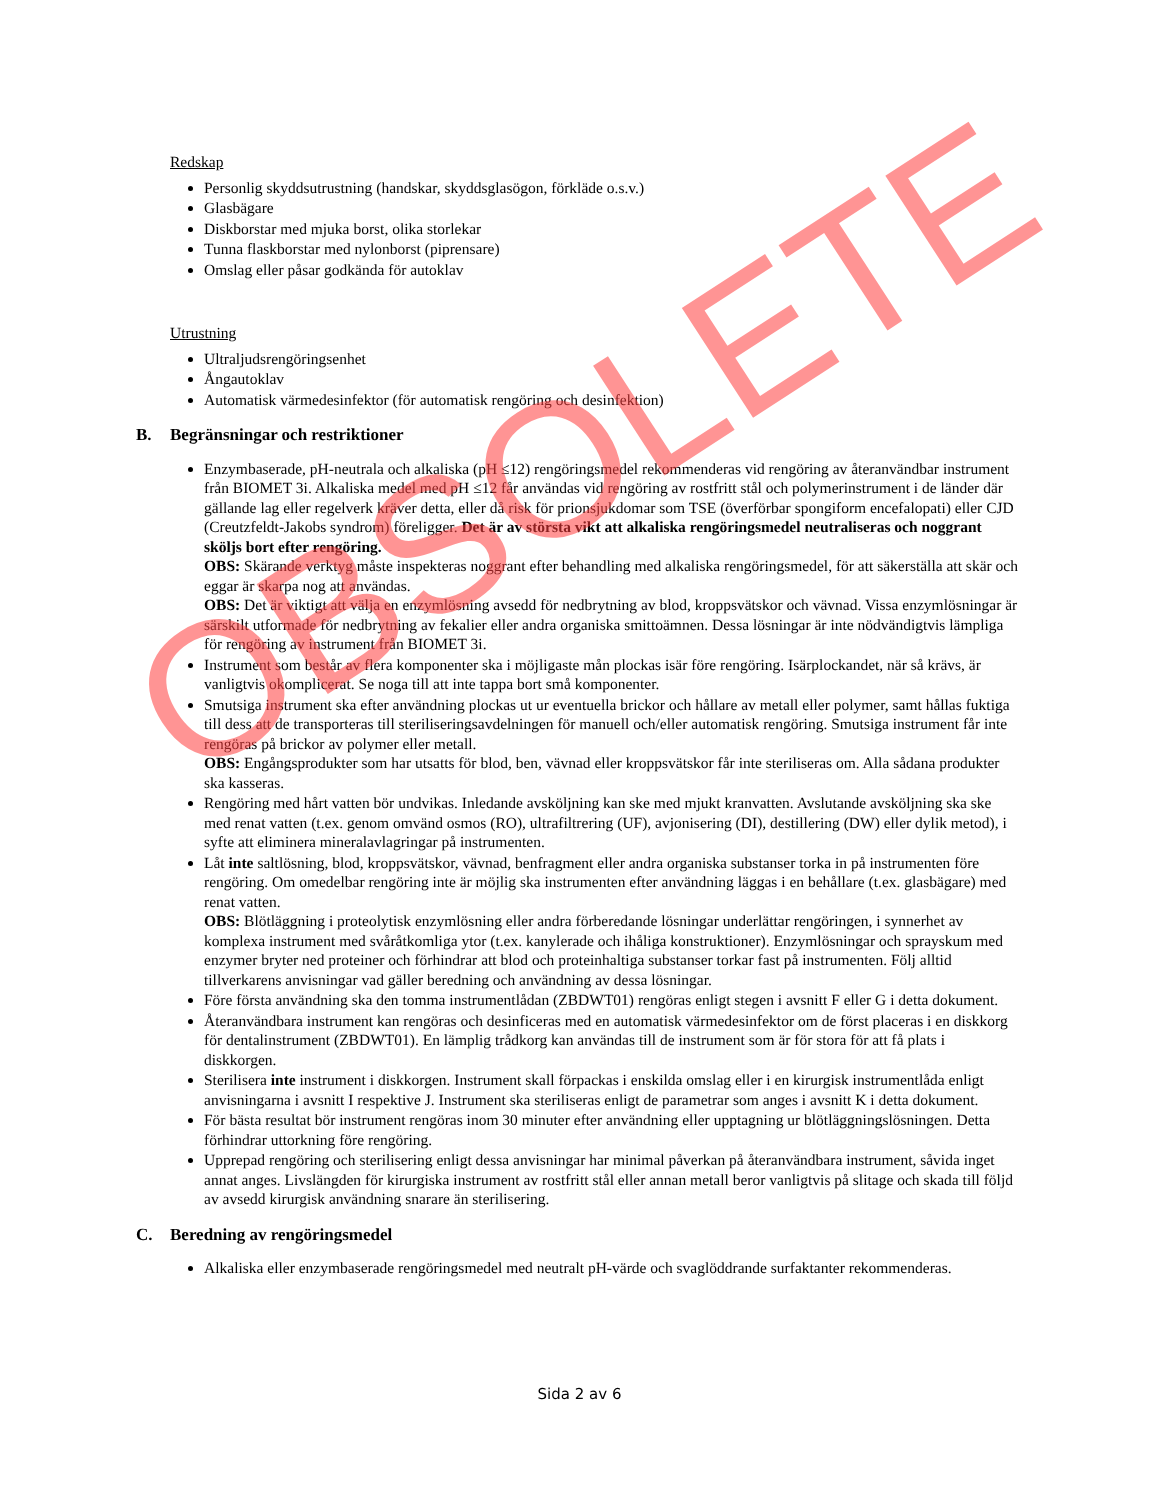Redskap
Personlig skyddsutrustning (handskar, skyddsglasögon, förkläde o.s.v.)
Glasbägare
Diskborstar med mjuka borst, olika storlekar
Tunna flaskborstar med nylonborst (piprensare)
Omslag eller påsar godkända för autoklav
Utrustning
Ultraljudsrengöringsenhet
Ångautoklav
Automatisk värmedesinfektor (för automatisk rengöring och desinfektion)
B. Begränsningar och restriktioner
Enzymbaserade, pH-neutrala och alkaliska (pH ≤12) rengöringsmedel rekommenderas vid rengöring av återanvändbar instrument från BIOMET 3i. Alkaliska medel med pH ≤12 får användas vid rengöring av rostfritt stål och polymerinstrument i de länder där gällande lag eller regelverk kräver detta, eller då risk för prionsjukdomar som TSE (överförbar spongiform encefalopati) eller CJD (Creutzfeldt-Jakobs syndrom) föreligger. Det är av största vikt att alkaliska rengöringsmedel neutraliseras och noggrant sköljs bort efter rengöring.
OBS: Skärande verktyg måste inspekteras noggrant efter behandling med alkaliska rengöringsmedel, för att säkerställa att skär och eggar är skarpa nog att användas.
OBS: Det är viktigt att välja en enzymlösning avsedd för nedbrytning av blod, kroppsvätskor och vävnad. Vissa enzymlösningar är särskilt utformade för nedbrytning av fekalier eller andra organiska smittoämnen. Dessa lösningar är inte nödvändigtvis lämpliga för rengöring av instrument från BIOMET 3i.
Instrument som består av flera komponenter ska i möjligaste mån plockas isär före rengöring. Isärplockandet, när så krävs, är vanligtvis okomplicerat. Se noga till att inte tappa bort små komponenter.
Smutsiga instrument ska efter användning plockas ut ur eventuella brickor och hållare av metall eller polymer, samt hållas fuktiga till dess att de transporteras till steriliseringsavdelningen för manuell och/eller automatisk rengöring. Smutsiga instrument får inte rengöras på brickor av polymer eller metall.
OBS: Engångsprodukter som har utsatts för blod, ben, vävnad eller kroppsvätskor får inte steriliseras om. Alla sådana produkter ska kasseras.
Rengöring med hårt vatten bör undvikas. Inledande avsköljning kan ske med mjukt kranvatten. Avslutande avsköljning ska ske med renat vatten (t.ex. genom omvänd osmos (RO), ultrafiltrering (UF), avjonisering (DI), destillering (DW) eller dylik metod), i syfte att eliminera mineralavlagringar på instrumenten.
Låt inte saltlösning, blod, kroppsvätskor, vävnad, benfragment eller andra organiska substanser torka in på instrumenten före rengöring. Om omedelbar rengöring inte är möjlig ska instrumenten efter användning läggas i en behållare (t.ex. glasbägare) med renat vatten.
OBS: Blötläggning i proteolytisk enzymlösning eller andra förberedande lösningar underlättar rengöringen, i synnerhet av komplexa instrument med svåråtkomliga ytor (t.ex. kanylerade och ihåliga konstruktioner). Enzymlösningar och sprayskum med enzymer bryter ned proteiner och förhindrar att blod och proteinhaltiga substanser torkar fast på instrumenten. Följ alltid tillverkarens anvisningar vad gäller beredning och användning av dessa lösningar.
Före första användning ska den tomma instrumentlådan (ZBDWT01) rengöras enligt stegen i avsnitt F eller G i detta dokument.
Återanvändbara instrument kan rengöras och desinficeras med en automatisk värmedesinfektor om de först placeras i en diskkorg för dentalinstrument (ZBDWT01). En lämplig trådkorg kan användas till de instrument som är för stora för att få plats i diskkorgen.
Sterilisera inte instrument i diskkorgen. Instrument skall förpackas i enskilda omslag eller i en kirurgisk instrumentlåda enligt anvisningarna i avsnitt I respektive J. Instrument ska steriliseras enligt de parametrar som anges i avsnitt K i detta dokument.
För bästa resultat bör instrument rengöras inom 30 minuter efter användning eller upptagning ur blötläggningslösningen. Detta förhindrar uttorkning före rengöring.
Upprepad rengöring och sterilisering enligt dessa anvisningar har minimal påverkan på återanvändbara instrument, såvida inget annat anges. Livslängden för kirurgiska instrument av rostfritt stål eller annan metall beror vanligtvis på slitage och skada till följd av avsedd kirurgisk användning snarare än sterilisering.
C. Beredning av rengöringsmedel
Alkaliska eller enzymbaserade rengöringsmedel med neutralt pH-värde och svaglöddrande surfaktanter rekommenderas.
Sida 2 av 6
OBSOLETE